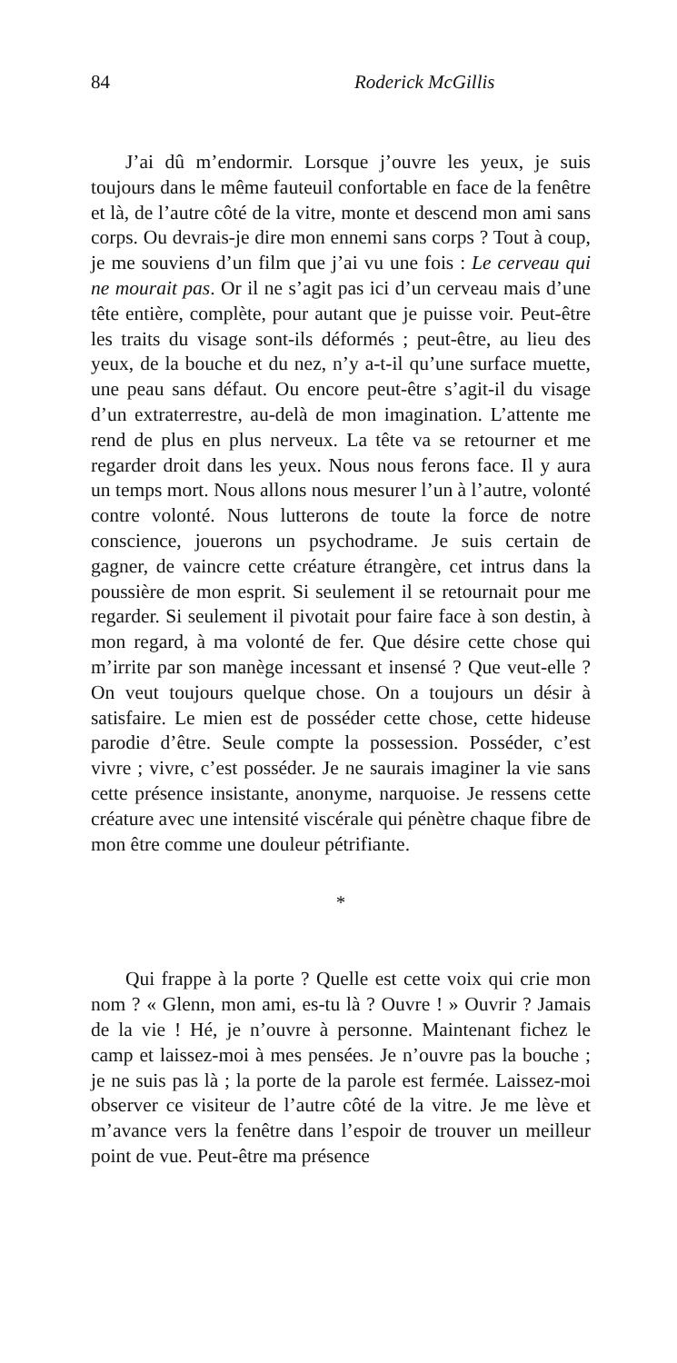84 Roderick McGillis
J’ai dû m’endormir. Lorsque j’ouvre les yeux, je suis toujours dans le même fauteuil confortable en face de la fenêtre et là, de l’autre côté de la vitre, monte et descend mon ami sans corps. Ou devrais-je dire mon ennemi sans corps ? Tout à coup, je me souviens d’un film que j’ai vu une fois : Le cerveau qui ne mourait pas. Or il ne s’agit pas ici d’un cerveau mais d’une tête entière, complète, pour autant que je puisse voir. Peut-être les traits du visage sont-ils déformés ; peut-être, au lieu des yeux, de la bouche et du nez, n’y a-t-il qu’une surface muette, une peau sans défaut. Ou encore peut-être s’agit-il du visage d’un extraterrestre, au-delà de mon imagination. L’attente me rend de plus en plus nerveux. La tête va se retourner et me regarder droit dans les yeux. Nous nous ferons face. Il y aura un temps mort. Nous allons nous mesurer l’un à l’autre, volonté contre volonté. Nous lutterons de toute la force de notre conscience, jouerons un psychodrame. Je suis certain de gagner, de vaincre cette créature étrangère, cet intrus dans la poussière de mon esprit. Si seulement il se retournait pour me regarder. Si seulement il pivotait pour faire face à son destin, à mon regard, à ma volonté de fer. Que désire cette chose qui m’irrite par son manège incessant et insensé ? Que veut-elle ? On veut toujours quelque chose. On a toujours un désir à satisfaire. Le mien est de posséder cette chose, cette hideuse parodie d’être. Seule compte la possession. Posséder, c’est vivre ; vivre, c’est posséder. Je ne saurais imaginer la vie sans cette présence insistante, anonyme, narquoise. Je ressens cette créature avec une intensité viscérale qui pénètre chaque fibre de mon être comme une douleur pétrifiante.
*
Qui frappe à la porte ? Quelle est cette voix qui crie mon nom ? « Glenn, mon ami, es-tu là ? Ouvre ! » Ouvrir ? Jamais de la vie ! Hé, je n’ouvre à personne. Maintenant fichez le camp et laissez-moi à mes pensées. Je n’ouvre pas la bouche ; je ne suis pas là ; la porte de la parole est fermée. Laissez-moi observer ce visiteur de l’autre côté de la vitre. Je me lève et m’avance vers la fenêtre dans l’espoir de trouver un meilleur point de vue. Peut-être ma présence